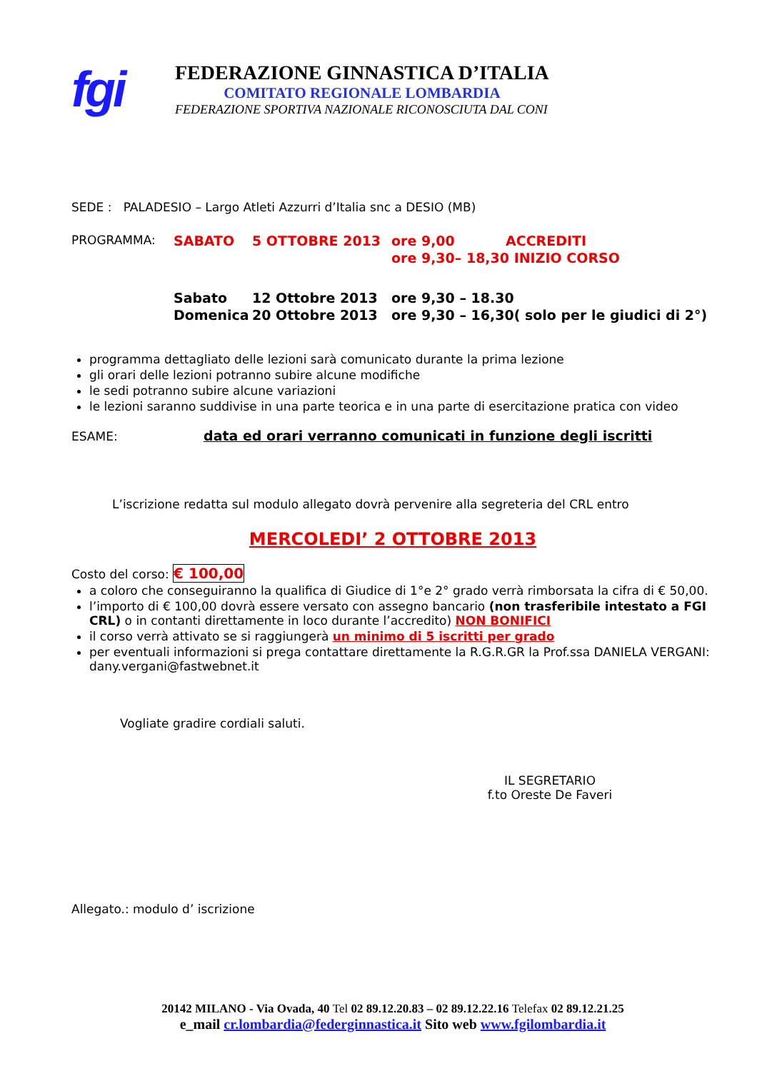fgi
FEDERAZIONE GINNASTICA D’ITALIA
COMITATO REGIONALE LOMBARDIA
FEDERAZIONE SPORTIVA NAZIONALE RICONOSCIUTA DAL CONI
SEDE : PALADESIO – Largo Atleti Azzurri d’Italia snc a DESIO (MB)
| PROGRAMMA: | SABATO | 5 OTTOBRE 2013 | ore 9,00 | ACCREDITI |
| | | | ore 9,30– 18,30 INIZIO CORSO | |
| | Sabato | 12 Ottobre 2013 | ore 9,30 – 18.30 | |
| | Domenica | 20 Ottobre 2013 | ore 9,30 – 16,30( solo per le giudici di 2°) | |
programma dettagliato delle lezioni sarà comunicato durante la prima lezione
gli orari delle lezioni potranno subire alcune modifiche
le sedi potranno subire alcune variazioni
le lezioni saranno suddivise in una parte teorica e in una parte di esercitazione pratica con video
ESAME: data ed orari verranno comunicati in funzione degli iscritti
L’iscrizione redatta sul modulo allegato dovrà pervenire alla segreteria del CRL entro
MERCOLEDI’ 2 OTTOBRE 2013
Costo del corso: € 100,00
a coloro che conseguiranno la qualifica di Giudice di 1°e 2° grado verrà rimborsata la cifra di € 50,00.
l’importo di € 100,00 dovrà essere versato con assegno bancario (non trasferibile intestato a FGI CRL) o in contanti direttamente in loco durante l’accredito) NON BONIFICI
il corso verrà attivato se si raggiungerà un minimo di 5 iscritti per grado
per eventuali informazioni si prega contattare direttamente la R.G.R.GR la Prof.ssa DANIELA VERGANI: dany.vergani@fastwebnet.it
Vogliate gradire cordiali saluti.
IL SEGRETARIO
f.to Oreste De Faveri
Allegato.: modulo d’ iscrizione
20142 MILANO - Via Ovada, 40 Tel 02 89.12.20.83 – 02 89.12.22.16 Telefax 02 89.12.21.25
e_mail cr.lombardia@federginnastica.it Sito web www.fgilombardia.it